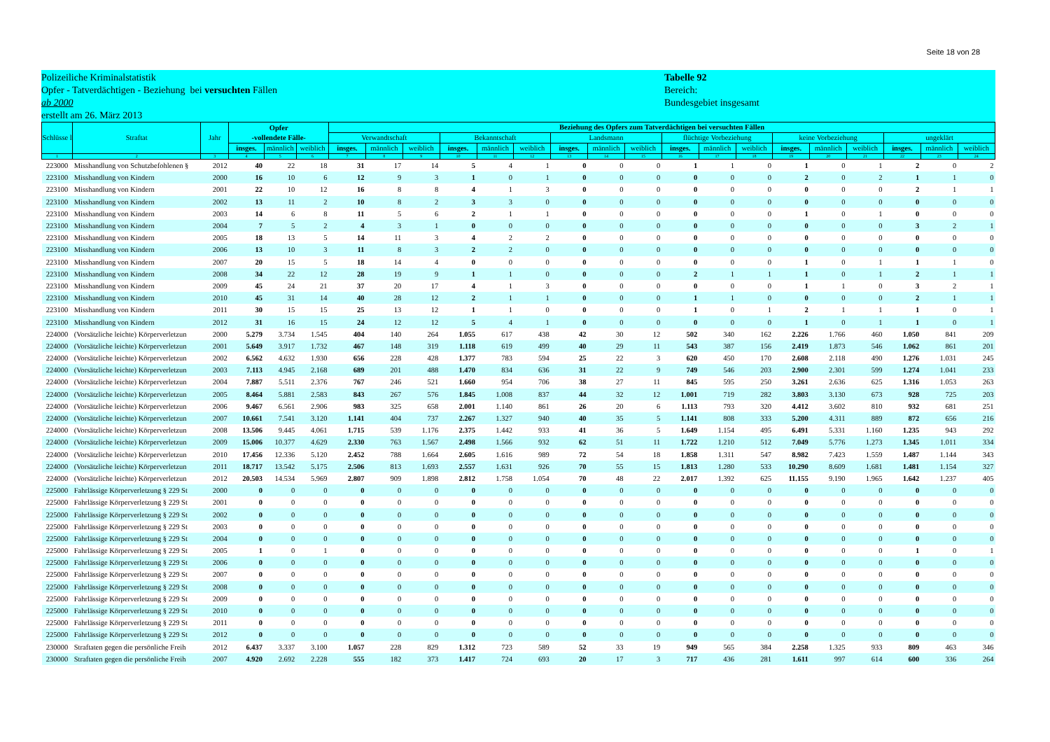Seite 18 von 28
Polizeiliche Kriminalstatistik
Opfer - Tatverdächtigen - Beziehung bei versuchten Fällen
ab 2000
erstellt am 26. März 2013
Tabelle 92
Bereich:
Bundesgebiet insgesamt
| Schlüsse l | Straftat | Jahr | Opfer -vollendete Fälle- | | | Beziehung des Opfers zum Tatverdächtigen bei versuchten Fällen | | | | | | | | | | | | | | | | | |
| --- | --- | --- | --- | --- | --- | --- | --- | --- | --- | --- | --- | --- | --- | --- | --- | --- | --- | --- | --- | --- | --- | --- | --- |
| | | | | | | Verwandtschaft | | | Bekanntschaft | | | Landsmann | | | flüchtige Vorbeziehung | | | keine Vorbeziehung | | | ungeklärt | | |
| | | | insges. | männlich | weiblich | insges. | männlich | weiblich | insges. | männlich | weiblich | insges. | männlich | weiblich | insges. | männlich | weiblich | insges. | männlich | weiblich | insges. | männlich | weiblich |
| 1 | 2 | 3 | 4 | 5 | 6 | 7 | 8 | 9 | 10 | 11 | 12 | 13 | 14 | 15 | 16 | 17 | 18 | 19 | 20 | 21 | 22 | 23 | 24 |
| 223000 | Misshandlung von Schutzbefohlenen § | 2012 | 40 | 22 | 18 | 31 | 17 | 14 | 5 | 4 | 1 | 0 | 0 | 0 | 1 | 1 | 0 | 1 | 0 | 1 | 2 | 0 | 2 |
| 223100 | Misshandlung von Kindern | 2000 | 16 | 10 | 6 | 12 | 9 | 3 | 1 | 0 | 1 | 0 | 0 | 0 | 0 | 0 | 0 | 2 | 0 | 2 | 1 | 1 | 0 |
| 223100 | Misshandlung von Kindern | 2001 | 22 | 10 | 12 | 16 | 8 | 8 | 4 | 1 | 3 | 0 | 0 | 0 | 0 | 0 | 0 | 0 | 0 | 0 | 2 | 1 | 1 |
| 223100 | Misshandlung von Kindern | 2002 | 13 | 11 | 2 | 10 | 8 | 2 | 3 | 3 | 0 | 0 | 0 | 0 | 0 | 0 | 0 | 0 | 0 | 0 | 0 | 0 | 0 |
| 223100 | Misshandlung von Kindern | 2003 | 14 | 6 | 8 | 11 | 5 | 6 | 2 | 1 | 1 | 0 | 0 | 0 | 0 | 0 | 0 | 1 | 0 | 1 | 0 | 0 | 0 |
| 223100 | Misshandlung von Kindern | 2004 | 7 | 5 | 2 | 4 | 3 | 1 | 0 | 0 | 0 | 0 | 0 | 0 | 0 | 0 | 0 | 0 | 0 | 0 | 3 | 2 | 1 |
| 223100 | Misshandlung von Kindern | 2005 | 18 | 13 | 5 | 14 | 11 | 3 | 4 | 2 | 2 | 0 | 0 | 0 | 0 | 0 | 0 | 0 | 0 | 0 | 0 | 0 | 0 |
| 223100 | Misshandlung von Kindern | 2006 | 13 | 10 | 3 | 11 | 8 | 3 | 2 | 2 | 0 | 0 | 0 | 0 | 0 | 0 | 0 | 0 | 0 | 0 | 0 | 0 | 0 |
| 223100 | Misshandlung von Kindern | 2007 | 20 | 15 | 5 | 18 | 14 | 4 | 0 | 0 | 0 | 0 | 0 | 0 | 0 | 0 | 0 | 1 | 0 | 1 | 1 | 1 | 0 |
| 223100 | Misshandlung von Kindern | 2008 | 34 | 22 | 12 | 28 | 19 | 9 | 1 | 1 | 0 | 0 | 0 | 0 | 2 | 1 | 1 | 1 | 0 | 1 | 2 | 1 | 1 |
| 223100 | Misshandlung von Kindern | 2009 | 45 | 24 | 21 | 37 | 20 | 17 | 4 | 1 | 3 | 0 | 0 | 0 | 0 | 0 | 0 | 1 | 1 | 0 | 3 | 2 | 1 |
| 223100 | Misshandlung von Kindern | 2010 | 45 | 31 | 14 | 40 | 28 | 12 | 2 | 1 | 1 | 0 | 0 | 0 | 1 | 1 | 0 | 0 | 0 | 0 | 2 | 1 | 1 |
| 223100 | Misshandlung von Kindern | 2011 | 30 | 15 | 15 | 25 | 13 | 12 | 1 | 1 | 0 | 0 | 0 | 0 | 1 | 0 | 1 | 2 | 1 | 1 | 1 | 0 | 1 |
| 223100 | Misshandlung von Kindern | 2012 | 31 | 16 | 15 | 24 | 12 | 12 | 5 | 4 | 1 | 0 | 0 | 0 | 0 | 0 | 0 | 1 | 0 | 1 | 1 | 0 | 1 |
| 224000 | (Vorsätzliche leichte) Körperverletzun | 2000 | 5.279 | 3.734 | 1.545 | 404 | 140 | 264 | 1.055 | 617 | 438 | 42 | 30 | 12 | 502 | 340 | 162 | 2.226 | 1.766 | 460 | 1.050 | 841 | 209 |
| 224000 | (Vorsätzliche leichte) Körperverletzun | 2001 | 5.649 | 3.917 | 1.732 | 467 | 148 | 319 | 1.118 | 619 | 499 | 40 | 29 | 11 | 543 | 387 | 156 | 2.419 | 1.873 | 546 | 1.062 | 861 | 201 |
| 224000 | (Vorsätzliche leichte) Körperverletzun | 2002 | 6.562 | 4.632 | 1.930 | 656 | 228 | 428 | 1.377 | 783 | 594 | 25 | 22 | 3 | 620 | 450 | 170 | 2.608 | 2.118 | 490 | 1.276 | 1.031 | 245 |
| 224000 | (Vorsätzliche leichte) Körperverletzun | 2003 | 7.113 | 4.945 | 2.168 | 689 | 201 | 488 | 1.470 | 834 | 636 | 31 | 22 | 9 | 749 | 546 | 203 | 2.900 | 2.301 | 599 | 1.274 | 1.041 | 233 |
| 224000 | (Vorsätzliche leichte) Körperverletzun | 2004 | 7.887 | 5.511 | 2.376 | 767 | 246 | 521 | 1.660 | 954 | 706 | 38 | 27 | 11 | 845 | 595 | 250 | 3.261 | 2.636 | 625 | 1.316 | 1.053 | 263 |
| 224000 | (Vorsätzliche leichte) Körperverletzun | 2005 | 8.464 | 5.881 | 2.583 | 843 | 267 | 576 | 1.845 | 1.008 | 837 | 44 | 32 | 12 | 1.001 | 719 | 282 | 3.803 | 3.130 | 673 | 928 | 725 | 203 |
| 224000 | (Vorsätzliche leichte) Körperverletzun | 2006 | 9.467 | 6.561 | 2.906 | 983 | 325 | 658 | 2.001 | 1.140 | 861 | 26 | 20 | 6 | 1.113 | 793 | 320 | 4.412 | 3.602 | 810 | 932 | 681 | 251 |
| 224000 | (Vorsätzliche leichte) Körperverletzun | 2007 | 10.661 | 7.541 | 3.120 | 1.141 | 404 | 737 | 2.267 | 1.327 | 940 | 40 | 35 | 5 | 1.141 | 808 | 333 | 5.200 | 4.311 | 889 | 872 | 656 | 216 |
| 224000 | (Vorsätzliche leichte) Körperverletzun | 2008 | 13.506 | 9.445 | 4.061 | 1.715 | 539 | 1.176 | 2.375 | 1.442 | 933 | 41 | 36 | 5 | 1.649 | 1.154 | 495 | 6.491 | 5.331 | 1.160 | 1.235 | 943 | 292 |
| 224000 | (Vorsätzliche leichte) Körperverletzun | 2009 | 15.006 | 10.377 | 4.629 | 2.330 | 763 | 1.567 | 2.498 | 1.566 | 932 | 62 | 51 | 11 | 1.722 | 1.210 | 512 | 7.049 | 5.776 | 1.273 | 1.345 | 1.011 | 334 |
| 224000 | (Vorsätzliche leichte) Körperverletzun | 2010 | 17.456 | 12.336 | 5.120 | 2.452 | 788 | 1.664 | 2.605 | 1.616 | 989 | 72 | 54 | 18 | 1.858 | 1.311 | 547 | 8.982 | 7.423 | 1.559 | 1.487 | 1.144 | 343 |
| 224000 | (Vorsätzliche leichte) Körperverletzun | 2011 | 18.717 | 13.542 | 5.175 | 2.506 | 813 | 1.693 | 2.557 | 1.631 | 926 | 70 | 55 | 15 | 1.813 | 1.280 | 533 | 10.290 | 8.609 | 1.681 | 1.481 | 1.154 | 327 |
| 224000 | (Vorsätzliche leichte) Körperverletzun | 2012 | 20.503 | 14.534 | 5.969 | 2.807 | 909 | 1.898 | 2.812 | 1.758 | 1.054 | 70 | 48 | 22 | 2.017 | 1.392 | 625 | 11.155 | 9.190 | 1.965 | 1.642 | 1.237 | 405 |
| 225000 | Fahrlässige Körperverletzung § 229 St | 2000 | 0 | 0 | 0 | 0 | 0 | 0 | 0 | 0 | 0 | 0 | 0 | 0 | 0 | 0 | 0 | 0 | 0 | 0 | 0 | 0 | 0 |
| 225000 | Fahrlässige Körperverletzung § 229 St | 2001 | 0 | 0 | 0 | 0 | 0 | 0 | 0 | 0 | 0 | 0 | 0 | 0 | 0 | 0 | 0 | 0 | 0 | 0 | 0 | 0 | 0 |
| 225000 | Fahrlässige Körperverletzung § 229 St | 2002 | 0 | 0 | 0 | 0 | 0 | 0 | 0 | 0 | 0 | 0 | 0 | 0 | 0 | 0 | 0 | 0 | 0 | 0 | 0 | 0 | 0 |
| 225000 | Fahrlässige Körperverletzung § 229 St | 2003 | 0 | 0 | 0 | 0 | 0 | 0 | 0 | 0 | 0 | 0 | 0 | 0 | 0 | 0 | 0 | 0 | 0 | 0 | 0 | 0 | 0 |
| 225000 | Fahrlässige Körperverletzung § 229 St | 2004 | 0 | 0 | 0 | 0 | 0 | 0 | 0 | 0 | 0 | 0 | 0 | 0 | 0 | 0 | 0 | 0 | 0 | 0 | 0 | 0 | 0 |
| 225000 | Fahrlässige Körperverletzung § 229 St | 2005 | 1 | 0 | 1 | 0 | 0 | 0 | 0 | 0 | 0 | 0 | 0 | 0 | 0 | 0 | 0 | 0 | 0 | 0 | 1 | 0 | 1 |
| 225000 | Fahrlässige Körperverletzung § 229 St | 2006 | 0 | 0 | 0 | 0 | 0 | 0 | 0 | 0 | 0 | 0 | 0 | 0 | 0 | 0 | 0 | 0 | 0 | 0 | 0 | 0 | 0 |
| 225000 | Fahrlässige Körperverletzung § 229 St | 2007 | 0 | 0 | 0 | 0 | 0 | 0 | 0 | 0 | 0 | 0 | 0 | 0 | 0 | 0 | 0 | 0 | 0 | 0 | 0 | 0 | 0 |
| 225000 | Fahrlässige Körperverletzung § 229 St | 2008 | 0 | 0 | 0 | 0 | 0 | 0 | 0 | 0 | 0 | 0 | 0 | 0 | 0 | 0 | 0 | 0 | 0 | 0 | 0 | 0 | 0 |
| 225000 | Fahrlässige Körperverletzung § 229 St | 2009 | 0 | 0 | 0 | 0 | 0 | 0 | 0 | 0 | 0 | 0 | 0 | 0 | 0 | 0 | 0 | 0 | 0 | 0 | 0 | 0 | 0 |
| 225000 | Fahrlässige Körperverletzung § 229 St | 2010 | 0 | 0 | 0 | 0 | 0 | 0 | 0 | 0 | 0 | 0 | 0 | 0 | 0 | 0 | 0 | 0 | 0 | 0 | 0 | 0 | 0 |
| 225000 | Fahrlässige Körperverletzung § 229 St | 2011 | 0 | 0 | 0 | 0 | 0 | 0 | 0 | 0 | 0 | 0 | 0 | 0 | 0 | 0 | 0 | 0 | 0 | 0 | 0 | 0 | 0 |
| 225000 | Fahrlässige Körperverletzung § 229 St | 2012 | 0 | 0 | 0 | 0 | 0 | 0 | 0 | 0 | 0 | 0 | 0 | 0 | 0 | 0 | 0 | 0 | 0 | 0 | 0 | 0 | 0 |
| 230000 | Straftaten gegen die persönliche Freih | 2012 | 6.437 | 3.337 | 3.100 | 1.057 | 228 | 829 | 1.312 | 723 | 589 | 52 | 33 | 19 | 949 | 565 | 384 | 2.258 | 1.325 | 933 | 809 | 463 | 346 |
| 230000 | Straftaten gegen die persönliche Freih | 2007 | 4.920 | 2.692 | 2.228 | 555 | 182 | 373 | 1.417 | 724 | 693 | 20 | 17 | 3 | 717 | 436 | 281 | 1.611 | 997 | 614 | 600 | 336 | 264 |